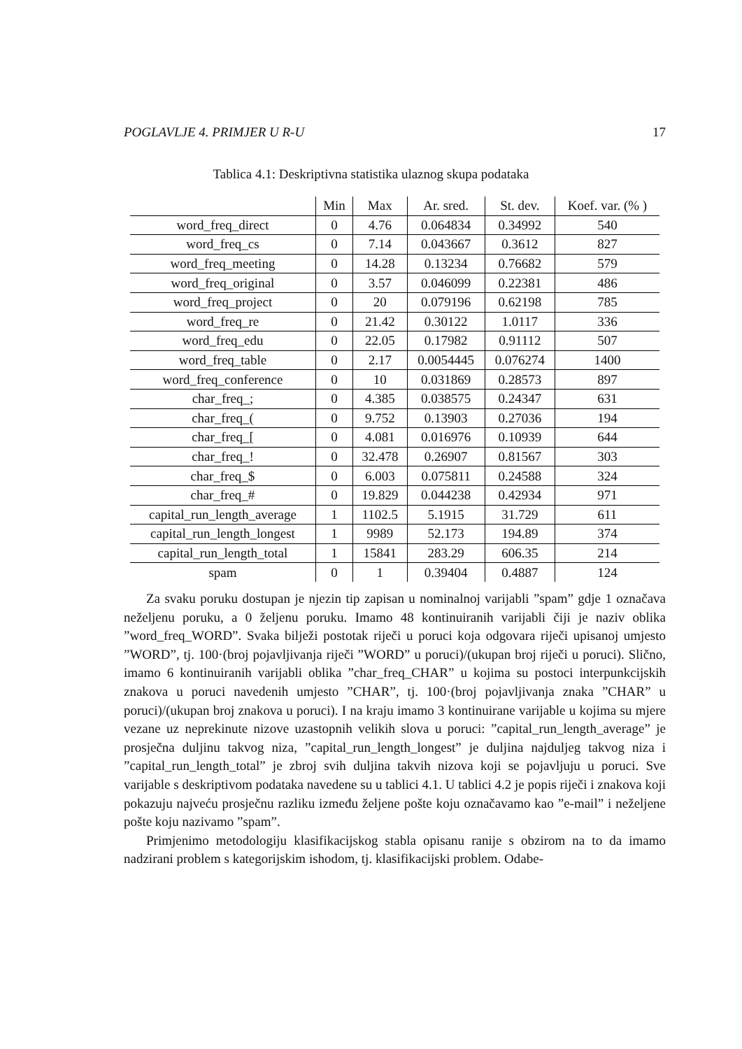POGLAVLJE 4. PRIMJER U R-U 17
Tablica 4.1: Deskriptivna statistika ulaznog skupa podataka
| | Min | Max | Ar. sred. | St. dev. | Koef. var. (% ) |
| --- | --- | --- | --- | --- | --- |
| word_freq_direct | 0 | 4.76 | 0.064834 | 0.34992 | 540 |
| word_freq_cs | 0 | 7.14 | 0.043667 | 0.3612 | 827 |
| word_freq_meeting | 0 | 14.28 | 0.13234 | 0.76682 | 579 |
| word_freq_original | 0 | 3.57 | 0.046099 | 0.22381 | 486 |
| word_freq_project | 0 | 20 | 0.079196 | 0.62198 | 785 |
| word_freq_re | 0 | 21.42 | 0.30122 | 1.0117 | 336 |
| word_freq_edu | 0 | 22.05 | 0.17982 | 0.91112 | 507 |
| word_freq_table | 0 | 2.17 | 0.0054445 | 0.076274 | 1400 |
| word_freq_conference | 0 | 10 | 0.031869 | 0.28573 | 897 |
| char_freq_; | 0 | 4.385 | 0.038575 | 0.24347 | 631 |
| char_freq_( | 0 | 9.752 | 0.13903 | 0.27036 | 194 |
| char_freq_[ | 0 | 4.081 | 0.016976 | 0.10939 | 644 |
| char_freq_! | 0 | 32.478 | 0.26907 | 0.81567 | 303 |
| char_freq_$ | 0 | 6.003 | 0.075811 | 0.24588 | 324 |
| char_freq_# | 0 | 19.829 | 0.044238 | 0.42934 | 971 |
| capital_run_length_average | 1 | 1102.5 | 5.1915 | 31.729 | 611 |
| capital_run_length_longest | 1 | 9989 | 52.173 | 194.89 | 374 |
| capital_run_length_total | 1 | 15841 | 283.29 | 606.35 | 214 |
| spam | 0 | 1 | 0.39404 | 0.4887 | 124 |
Za svaku poruku dostupan je njezin tip zapisan u nominalnoj varijabli ”spam” gdje 1 označava neželjenu poruku, a 0 željenu poruku. Imamo 48 kontinuiranih varijabli čiji je naziv oblika ”word_freq_WORD”. Svaka bilježi postotak riječi u poruci koja odgovara riječi upisanoj umjesto ”WORD”, tj. 100·(broj pojavljivanja riječi ”WORD” u poruci)/(ukupan broj riječi u poruci). Slično, imamo 6 kontinuiranih varijabli oblika ”char_freq_CHAR” u kojima su postoci interpunkcijskih znakova u poruci navedenih umjesto ”CHAR”, tj. 100·(broj pojavljivanja znaka ”CHAR” u poruci)/(ukupan broj znakova u poruci). I na kraju imamo 3 kontinuirane varijable u kojima su mjere vezane uz neprekinute nizove uzastopnih velikih slova u poruci: ”capital_run_length_average” je prosječna duljinu takvog niza, ”capital_run_length_longest” je duljina najduljeg takvog niza i ”capital_run_length_total” je zbroj svih duljina takvih nizova koji se pojavljuju u poruci. Sve varijable s deskriptivom podataka navedene su u tablici 4.1. U tablici 4.2 je popis riječi i znakova koji pokazuju najveću prosječnu razliku između željene pošte koju označavamo kao ”e-mail” i neželjene pošte koju nazivamo ”spam”.
Primjenimo metodologiju klasifikacijskog stabla opisanu ranije s obzirom na to da imamo nadzirani problem s kategorijskim ishodom, tj. klasifikacijski problem. Odabe-